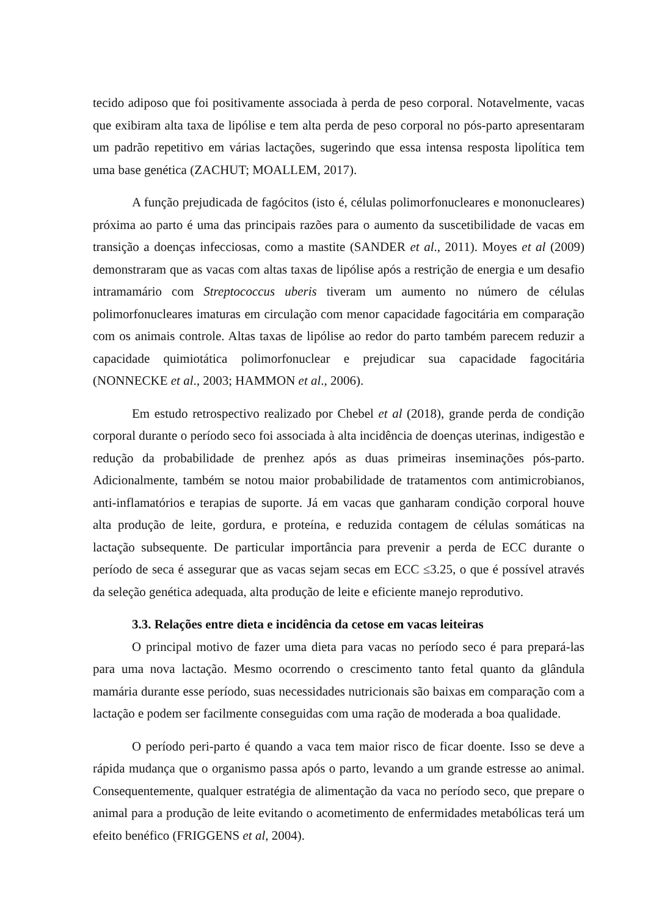tecido adiposo que foi positivamente associada à perda de peso corporal. Notavelmente, vacas que exibiram alta taxa de lipólise e tem alta perda de peso corporal no pós-parto apresentaram um padrão repetitivo em várias lactações, sugerindo que essa intensa resposta lipolítica tem uma base genética (ZACHUT; MOALLEM, 2017).
A função prejudicada de fagócitos (isto é, células polimorfonucleares e mononucleares) próxima ao parto é uma das principais razões para o aumento da suscetibilidade de vacas em transição a doenças infecciosas, como a mastite (SANDER et al., 2011). Moyes et al (2009) demonstraram que as vacas com altas taxas de lipólise após a restrição de energia e um desafio intramamário com Streptococcus uberis tiveram um aumento no número de células polimorfonucleares imaturas em circulação com menor capacidade fagocitária em comparação com os animais controle. Altas taxas de lipólise ao redor do parto também parecem reduzir a capacidade quimiotática polimorfonuclear e prejudicar sua capacidade fagocitária (NONNECKE et al., 2003; HAMMON et al., 2006).
Em estudo retrospectivo realizado por Chebel et al (2018), grande perda de condição corporal durante o período seco foi associada à alta incidência de doenças uterinas, indigestão e redução da probabilidade de prenhez após as duas primeiras inseminações pós-parto. Adicionalmente, também se notou maior probabilidade de tratamentos com antimicrobianos, anti-inflamatórios e terapias de suporte. Já em vacas que ganharam condição corporal houve alta produção de leite, gordura, e proteína, e reduzida contagem de células somáticas na lactação subsequente. De particular importância para prevenir a perda de ECC durante o período de seca é assegurar que as vacas sejam secas em ECC ≤3.25, o que é possível através da seleção genética adequada, alta produção de leite e eficiente manejo reprodutivo.
3.3. Relações entre dieta e incidência da cetose em vacas leiteiras
O principal motivo de fazer uma dieta para vacas no período seco é para prepará-las para uma nova lactação. Mesmo ocorrendo o crescimento tanto fetal quanto da glândula mamária durante esse período, suas necessidades nutricionais são baixas em comparação com a lactação e podem ser facilmente conseguidas com uma ração de moderada a boa qualidade.
O período peri-parto é quando a vaca tem maior risco de ficar doente. Isso se deve a rápida mudança que o organismo passa após o parto, levando a um grande estresse ao animal. Consequentemente, qualquer estratégia de alimentação da vaca no período seco, que prepare o animal para a produção de leite evitando o acometimento de enfermidades metabólicas terá um efeito benéfico (FRIGGENS et al, 2004).